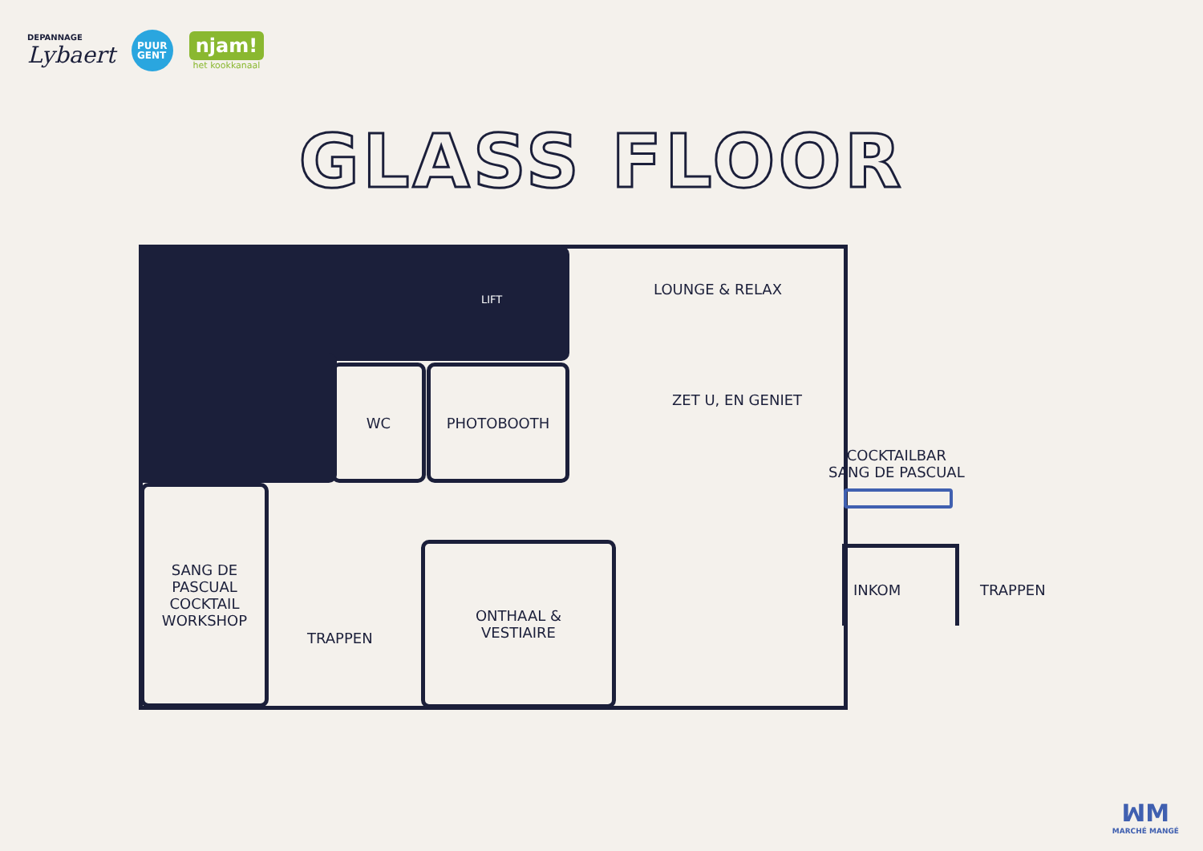DEPANNAGE
Lybaert
PUUR
GENT
njam!
het kookkanaal
GLASS FLOOR
LIFT
LOUNGE & RELAX
WC PHOTOBOOTH
ZET U, EN GENIET
COCKTAILBAR
SANG DE PASCUAL
SANG DE
PASCUAL
COCKTAIL
WORKSHOP
TRAPPEN
ONTHAAL &
VESTIAIRE
INKOM TRAPPEN
ꟽM
MARCHÉ MANGÉ